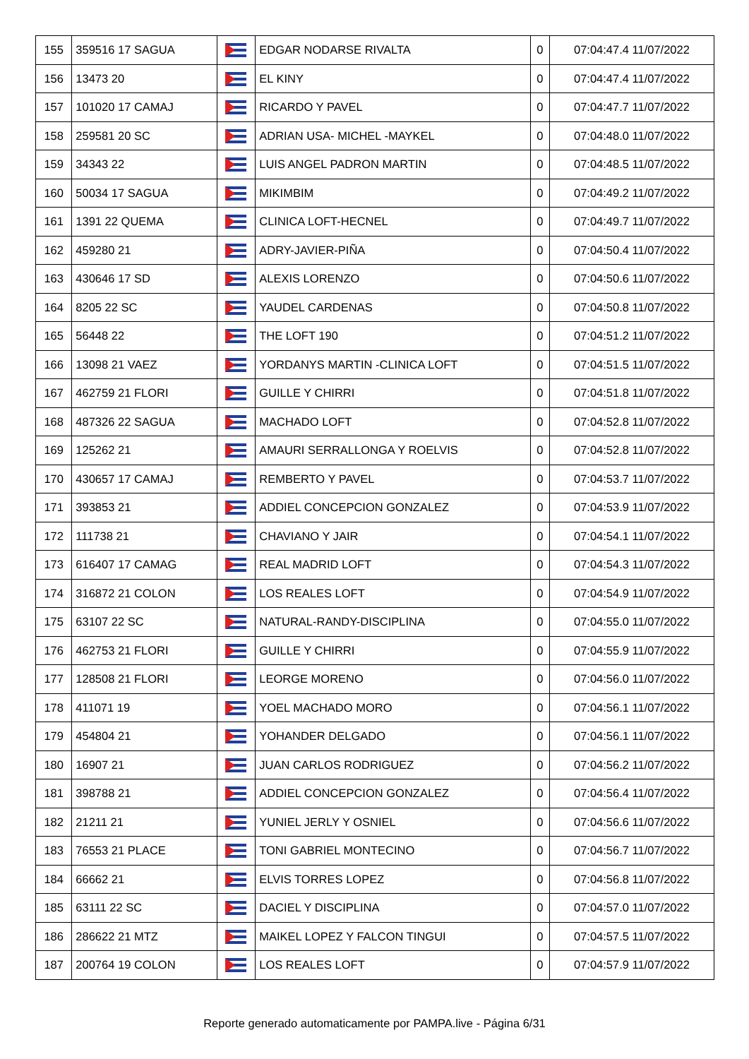| 155 | 359516 17 SAGUA | | EDGAR NODARSE RIVALTA | 0 | 07:04:47.4 11/07/2022 |
| 156 | 13473 20 | | EL KINY | 0 | 07:04:47.4 11/07/2022 |
| 157 | 101020 17 CAMAJ | | RICARDO Y PAVEL | 0 | 07:04:47.7 11/07/2022 |
| 158 | 259581 20 SC | | ADRIAN USA- MICHEL -MAYKEL | 0 | 07:04:48.0 11/07/2022 |
| 159 | 34343 22 | | LUIS ANGEL PADRON MARTIN | 0 | 07:04:48.5 11/07/2022 |
| 160 | 50034 17 SAGUA | | MIKIMBIM | 0 | 07:04:49.2 11/07/2022 |
| 161 | 1391 22 QUEMA | | CLINICA LOFT-HECNEL | 0 | 07:04:49.7 11/07/2022 |
| 162 | 459280 21 | | ADRY-JAVIER-PIÑA | 0 | 07:04:50.4 11/07/2022 |
| 163 | 430646 17 SD | | ALEXIS LORENZO | 0 | 07:04:50.6 11/07/2022 |
| 164 | 8205 22 SC | | YAUDEL CARDENAS | 0 | 07:04:50.8 11/07/2022 |
| 165 | 56448 22 | | THE LOFT 190 | 0 | 07:04:51.2 11/07/2022 |
| 166 | 13098 21 VAEZ | | YORDANYS MARTIN -CLINICA LOFT | 0 | 07:04:51.5 11/07/2022 |
| 167 | 462759 21 FLORI | | GUILLE Y CHIRRI | 0 | 07:04:51.8 11/07/2022 |
| 168 | 487326 22 SAGUA | | MACHADO LOFT | 0 | 07:04:52.8 11/07/2022 |
| 169 | 125262 21 | | AMAURI SERRALLONGA Y ROELVIS | 0 | 07:04:52.8 11/07/2022 |
| 170 | 430657 17 CAMAJ | | REMBERTO Y PAVEL | 0 | 07:04:53.7 11/07/2022 |
| 171 | 393853 21 | | ADDIEL CONCEPCION GONZALEZ | 0 | 07:04:53.9 11/07/2022 |
| 172 | 111738 21 | | CHAVIANO Y JAIR | 0 | 07:04:54.1 11/07/2022 |
| 173 | 616407 17 CAMAG | | REAL MADRID LOFT | 0 | 07:04:54.3 11/07/2022 |
| 174 | 316872 21 COLON | | LOS REALES LOFT | 0 | 07:04:54.9 11/07/2022 |
| 175 | 63107 22 SC | | NATURAL-RANDY-DISCIPLINA | 0 | 07:04:55.0 11/07/2022 |
| 176 | 462753 21 FLORI | | GUILLE Y CHIRRI | 0 | 07:04:55.9 11/07/2022 |
| 177 | 128508 21 FLORI | | LEORGE MORENO | 0 | 07:04:56.0 11/07/2022 |
| 178 | 411071 19 | | YOEL MACHADO MORO | 0 | 07:04:56.1 11/07/2022 |
| 179 | 454804 21 | | YOHANDER DELGADO | 0 | 07:04:56.1 11/07/2022 |
| 180 | 16907 21 | | JUAN CARLOS RODRIGUEZ | 0 | 07:04:56.2 11/07/2022 |
| 181 | 398788 21 | | ADDIEL CONCEPCION GONZALEZ | 0 | 07:04:56.4 11/07/2022 |
| 182 | 21211 21 | | YUNIEL JERLY Y OSNIEL | 0 | 07:04:56.6 11/07/2022 |
| 183 | 76553 21 PLACE | | TONI GABRIEL MONTECINO | 0 | 07:04:56.7 11/07/2022 |
| 184 | 66662 21 | | ELVIS TORRES LOPEZ | 0 | 07:04:56.8 11/07/2022 |
| 185 | 63111 22 SC | | DACIEL Y DISCIPLINA | 0 | 07:04:57.0 11/07/2022 |
| 186 | 286622 21 MTZ | | MAIKEL LOPEZ Y FALCON TINGUI | 0 | 07:04:57.5 11/07/2022 |
| 187 | 200764 19 COLON | | LOS REALES LOFT | 0 | 07:04:57.9 11/07/2022 |
Reporte generado automaticamente por PAMPA.live - Página 6/31